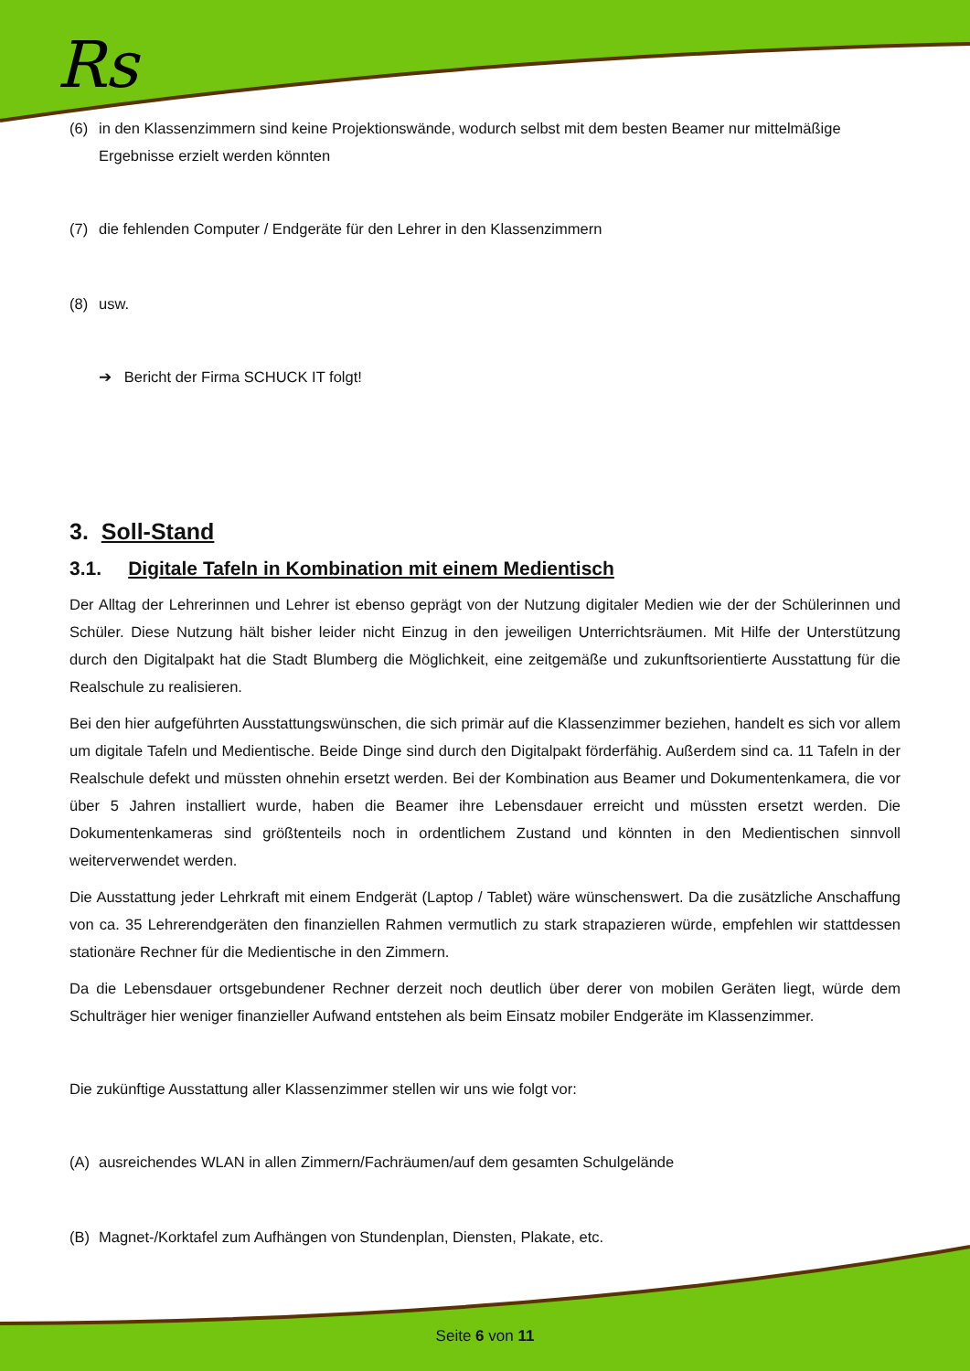Rs
(6) in den Klassenzimmern sind keine Projektionswände, wodurch selbst mit dem besten Beamer nur mittelmäßige Ergebnisse erzielt werden könnten
(7) die fehlenden Computer / Endgeräte für den Lehrer in den Klassenzimmern
(8) usw.
➔ Bericht der Firma SCHUCK IT folgt!
3. Soll-Stand
3.1. Digitale Tafeln in Kombination mit einem Medientisch
Der Alltag der Lehrerinnen und Lehrer ist ebenso geprägt von der Nutzung digitaler Medien wie der der Schülerinnen und Schüler. Diese Nutzung hält bisher leider nicht Einzug in den jeweiligen Unterrichtsräumen. Mit Hilfe der Unterstützung durch den Digitalpakt hat die Stadt Blumberg die Möglichkeit, eine zeitgemäße und zukunftsorientierte Ausstattung für die Realschule zu realisieren.
Bei den hier aufgeführten Ausstattungswünschen, die sich primär auf die Klassenzimmer beziehen, handelt es sich vor allem um digitale Tafeln und Medientische. Beide Dinge sind durch den Digitalpakt förderfähig. Außerdem sind ca. 11 Tafeln in der Realschule defekt und müssten ohnehin ersetzt werden. Bei der Kombination aus Beamer und Dokumentenkamera, die vor über 5 Jahren installiert wurde, haben die Beamer ihre Lebensdauer erreicht und müssten ersetzt werden. Die Dokumentenkameras sind größtenteils noch in ordentlichem Zustand und könnten in den Medientischen sinnvoll weiterverwendet werden.
Die Ausstattung jeder Lehrkraft mit einem Endgerät (Laptop / Tablet) wäre wünschenswert. Da die zusätzliche Anschaffung von ca. 35 Lehrerendgeräten den finanziellen Rahmen vermutlich zu stark strapazieren würde, empfehlen wir stattdessen stationäre Rechner für die Medientische in den Zimmern.
Da die Lebensdauer ortsgebundener Rechner derzeit noch deutlich über derer von mobilen Geräten liegt, würde dem Schulträger hier weniger finanzieller Aufwand entstehen als beim Einsatz mobiler Endgeräte im Klassenzimmer.
Die zukünftige Ausstattung aller Klassenzimmer stellen wir uns wie folgt vor:
(A) ausreichendes WLAN in allen Zimmern/Fachräumen/auf dem gesamten Schulgelände
(B) Magnet-/Korktafel zum Aufhängen von Stundenplan, Diensten, Plakate, etc.
Seite 6 von 11